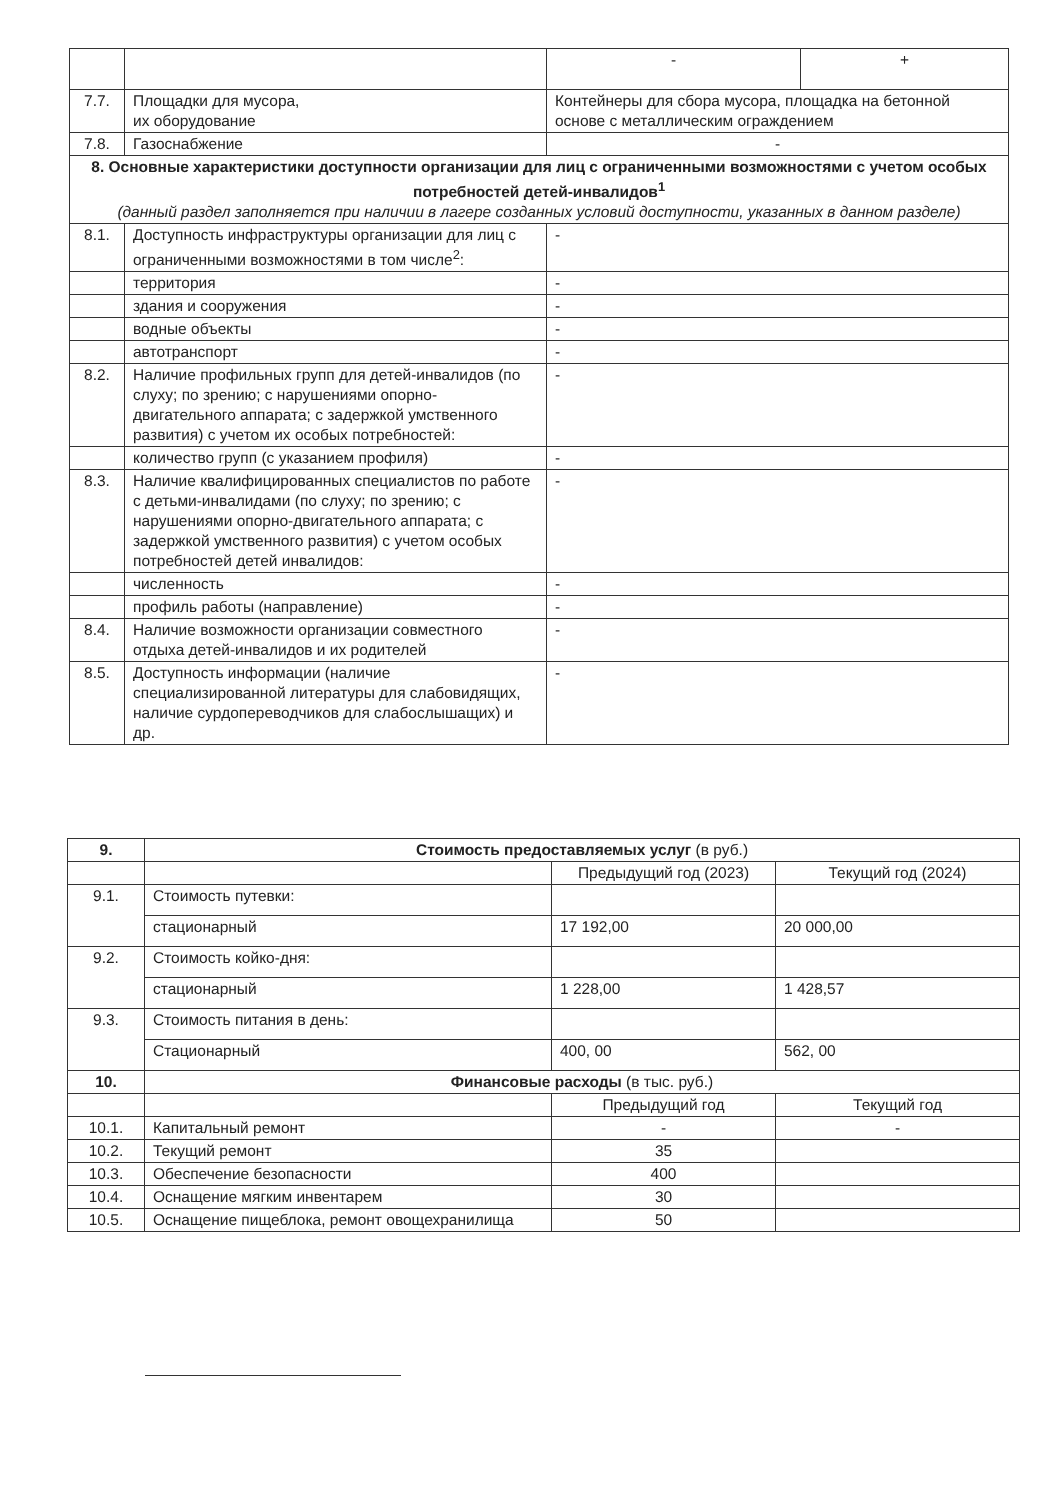| | | - | + |
| 7.7. | Площадки для мусора, их оборудование | Контейнеры для сбора мусора, площадка на бетонной основе с металлическим ограждением | |
| 7.8. | Газоснабжение | - | |
| 8. Основные характеристики доступности организации для лиц с ограниченными возможностями с учетом особых потребностей детей-инвалидов<sup>1</sup> (данный раздел заполняется при наличии в лагере созданных условий доступности, указанных в данном разделе) | | | |
| 8.1. | Доступность инфраструктуры организации для лиц с ограниченными возможностями в том числе<sup>2</sup>: | - | |
| | территория | - | |
| | здания и сооружения | - | |
| | водные объекты | - | |
| | автотранспорт | - | |
| 8.2. | Наличие профильных групп для детей-инвалидов (по слуху; по зрению; с нарушениями опорно-двигательного аппарата; с задержкой умственного развития) с учетом их особых потребностей: | - | |
| | количество групп (с указанием профиля) | - | |
| 8.3. | Наличие квалифицированных специалистов по работе с детьми-инвалидами (по слуху; по зрению; с нарушениями опорно-двигательного аппарата; с задержкой умственного развития) с учетом особых потребностей детей инвалидов: | - | |
| | численность | - | |
| | профиль работы (направление) | - | |
| 8.4. | Наличие возможности организации совместного отдыха детей-инвалидов и их родителей | - | |
| 8.5. | Доступность информации (наличие специализированной литературы для слабовидящих, наличие сурдопереводчиков для слабослышащих) и др. | - | |
| 9. | Стоимость предоставляемых услуг (в руб.) | | |
| --- | --- | --- | --- |
| | | Предыдущий год (2023) | Текущий год (2024) |
| 9.1. | Стоимость путевки: | | |
| | стационарный | 17 192,00 | 20 000,00 |
| 9.2. | Стоимость койко-дня: | | |
| | стационарный | 1 228,00 | 1 428,57 |
| 9.3. | Стоимость питания в день: | | |
| | Стационарный | 400, 00 | 562, 00 |
| 10. | Финансовые расходы (в тыс. руб.) | | |
| | | Предыдущий год | Текущий год |
| 10.1. | Капитальный ремонт | - | - |
| 10.2. | Текущий ремонт | 35 | |
| 10.3. | Обеспечение безопасности | 400 | |
| 10.4. | Оснащение мягким инвентарем | 30 | |
| 10.5. | Оснащение пищеблока, ремонт овощехранилища | 50 | |